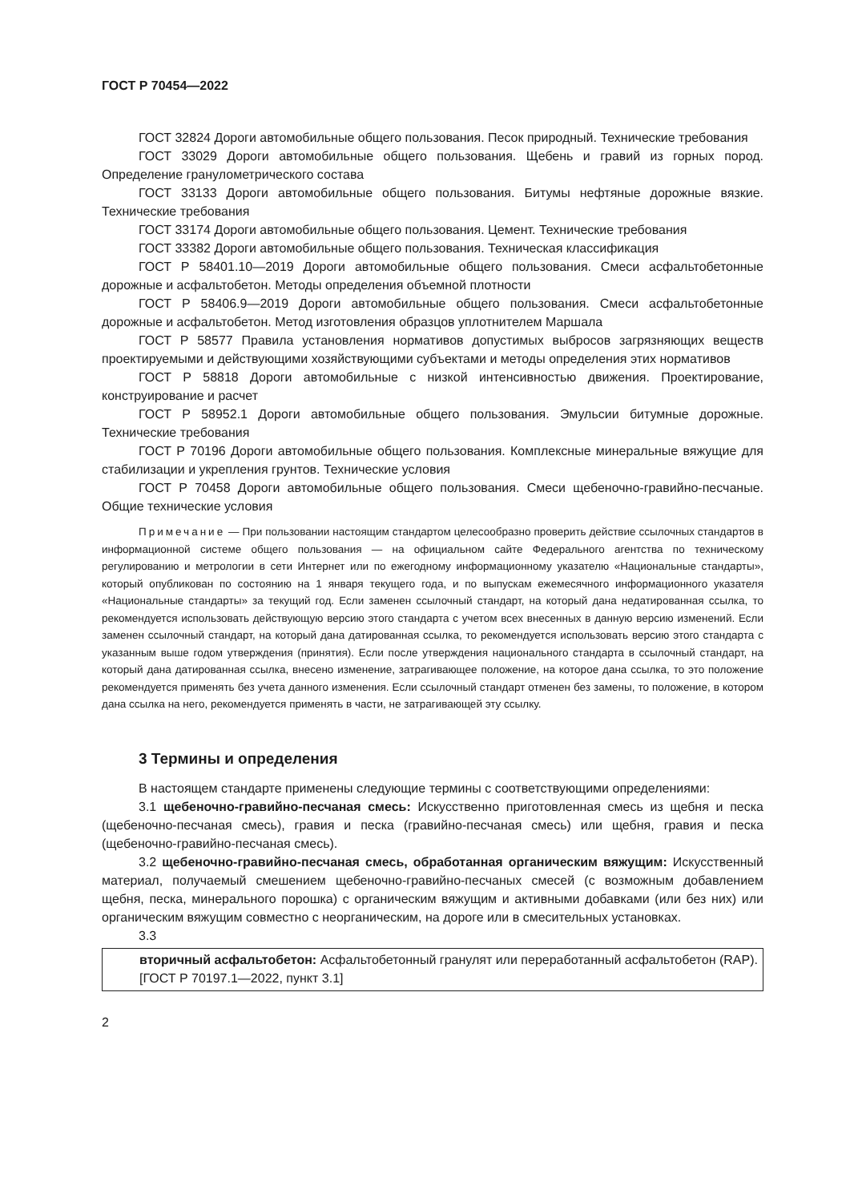ГОСТ Р 70454—2022
ГОСТ 32824 Дороги автомобильные общего пользования. Песок природный. Технические требования
ГОСТ 33029 Дороги автомобильные общего пользования. Щебень и гравий из горных пород. Определение гранулометрического состава
ГОСТ 33133 Дороги автомобильные общего пользования. Битумы нефтяные дорожные вязкие. Технические требования
ГОСТ 33174 Дороги автомобильные общего пользования. Цемент. Технические требования
ГОСТ 33382 Дороги автомобильные общего пользования. Техническая классификация
ГОСТ Р 58401.10—2019 Дороги автомобильные общего пользования. Смеси асфальтобетонные дорожные и асфальтобетон. Методы определения объемной плотности
ГОСТ Р 58406.9—2019 Дороги автомобильные общего пользования. Смеси асфальтобетонные дорожные и асфальтобетон. Метод изготовления образцов уплотнителем Маршала
ГОСТ Р 58577 Правила установления нормативов допустимых выбросов загрязняющих веществ проектируемыми и действующими хозяйствующими субъектами и методы определения этих нормативов
ГОСТ Р 58818 Дороги автомобильные с низкой интенсивностью движения. Проектирование, конструирование и расчет
ГОСТ Р 58952.1 Дороги автомобильные общего пользования. Эмульсии битумные дорожные. Технические требования
ГОСТ Р 70196 Дороги автомобильные общего пользования. Комплексные минеральные вяжущие для стабилизации и укрепления грунтов. Технические условия
ГОСТ Р 70458 Дороги автомобильные общего пользования. Смеси щебеночно-гравийно-песчаные. Общие технические условия
Примечание — При пользовании настоящим стандартом целесообразно проверить действие ссылочных стандартов в информационной системе общего пользования — на официальном сайте Федерального агентства по техническому регулированию и метрологии в сети Интернет или по ежегодному информационному указателю «Национальные стандарты», который опубликован по состоянию на 1 января текущего года, и по выпускам ежемесячного информационного указателя «Национальные стандарты» за текущий год. Если заменен ссылочный стандарт, на который дана недатированная ссылка, то рекомендуется использовать действующую версию этого стандарта с учетом всех внесенных в данную версию изменений. Если заменен ссылочный стандарт, на который дана датированная ссылка, то рекомендуется использовать версию этого стандарта с указанным выше годом утверждения (принятия). Если после утверждения национального стандарта в ссылочный стандарт, на который дана датированная ссылка, внесено изменение, затрагивающее положение, на которое дана ссылка, то это положение рекомендуется применять без учета данного изменения. Если ссылочный стандарт отменен без замены, то положение, в котором дана ссылка на него, рекомендуется применять в части, не затрагивающей эту ссылку.
3 Термины и определения
В настоящем стандарте применены следующие термины с соответствующими определениями:
3.1 щебеночно-гравийно-песчаная смесь: Искусственно приготовленная смесь из щебня и песка (щебеночно-песчаная смесь), гравия и песка (гравийно-песчаная смесь) или щебня, гравия и песка (щебеночно-гравийно-песчаная смесь).
3.2 щебеночно-гравийно-песчаная смесь, обработанная органическим вяжущим: Искусственный материал, получаемый смешением щебеночно-гравийно-песчаных смесей (с возможным добавлением щебня, песка, минерального порошка) с органическим вяжущим и активными добавками (или без них) или органическим вяжущим совместно с неорганическим, на дороге или в смесительных установках.
3.3
вторичный асфальтобетон: Асфальтобетонный гранулят или переработанный асфальтобетон (RAP).
[ГОСТ Р 70197.1—2022, пункт 3.1]
2